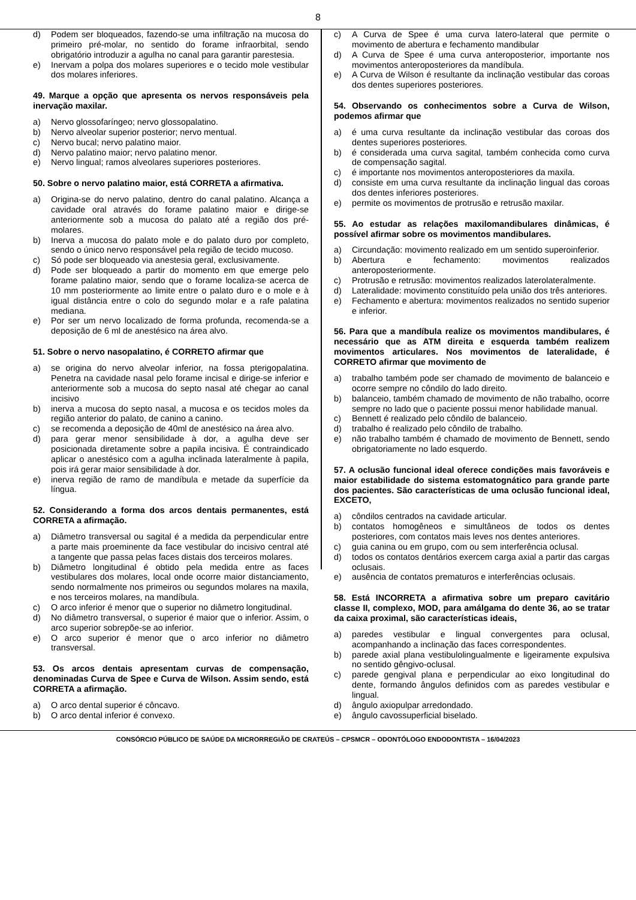8
d) Podem ser bloqueados, fazendo-se uma infiltração na mucosa do primeiro pré-molar, no sentido do forame infraorbital, sendo obrigatório introduzir a agulha no canal para garantir parestesia.
e) Inervam a polpa dos molares superiores e o tecido mole vestibular dos molares inferiores.
49. Marque a opção que apresenta os nervos responsáveis pela inervação maxilar.
a) Nervo glossofaríngeo; nervo glossopalatino.
b) Nervo alveolar superior posterior; nervo mentual.
c) Nervo bucal; nervo palatino maior.
d) Nervo palatino maior; nervo palatino menor.
e) Nervo lingual; ramos alveolares superiores posteriores.
50. Sobre o nervo palatino maior, está CORRETA a afirmativa.
a) Origina-se do nervo palatino, dentro do canal palatino. Alcança a cavidade oral através do forame palatino maior e dirige-se anteriormente sob a mucosa do palato até a região dos pré-molares.
b) Inerva a mucosa do palato mole e do palato duro por completo, sendo o único nervo responsável pela região de tecido mucoso.
c) Só pode ser bloqueado via anestesia geral, exclusivamente.
d) Pode ser bloqueado a partir do momento em que emerge pelo forame palatino maior, sendo que o forame localiza-se acerca de 10 mm posteriormente ao limite entre o palato duro e o mole e à igual distância entre o colo do segundo molar e a rafe palatina mediana.
e) Por ser um nervo localizado de forma profunda, recomenda-se a deposição de 6 ml de anestésico na área alvo.
51. Sobre o nervo nasopalatino, é CORRETO afirmar que
a) se origina do nervo alveolar inferior, na fossa pterigopalatina. Penetra na cavidade nasal pelo forame incisal e dirige-se inferior e anteriormente sob a mucosa do septo nasal até chegar ao canal incisivo
b) inerva a mucosa do septo nasal, a mucosa e os tecidos moles da região anterior do palato, de canino a canino.
c) se recomenda a deposição de 40ml de anestésico na área alvo.
d) para gerar menor sensibilidade à dor, a agulha deve ser posicionada diretamente sobre a papila incisiva. É contraindicado aplicar o anestésico com a agulha inclinada lateralmente à papila, pois irá gerar maior sensibilidade à dor.
e) inerva região de ramo de mandíbula e metade da superfície da língua.
52. Considerando a forma dos arcos dentais permanentes, está CORRETA a afirmação.
a) Diâmetro transversal ou sagital é a medida da perpendicular entre a parte mais proeminente da face vestibular do incisivo central até a tangente que passa pelas faces distais dos terceiros molares.
b) Diâmetro longitudinal é obtido pela medida entre as faces vestibulares dos molares, local onde ocorre maior distanciamento, sendo normalmente nos primeiros ou segundos molares na maxila, e nos terceiros molares, na mandíbula.
c) O arco inferior é menor que o superior no diâmetro longitudinal.
d) No diâmetro transversal, o superior é maior que o inferior. Assim, o arco superior sobrepõe-se ao inferior.
e) O arco superior é menor que o arco inferior no diâmetro transversal.
53. Os arcos dentais apresentam curvas de compensação, denominadas Curva de Spee e Curva de Wilson. Assim sendo, está CORRETA a afirmação.
a) O arco dental superior é côncavo.
b) O arco dental inferior é convexo.
c) A Curva de Spee é uma curva latero-lateral que permite o movimento de abertura e fechamento mandibular
d) A Curva de Spee é uma curva anteroposterior, importante nos movimentos anteroposteriores da mandíbula.
e) A Curva de Wilson é resultante da inclinação vestibular das coroas dos dentes superiores posteriores.
54. Observando os conhecimentos sobre a Curva de Wilson, podemos afirmar que
a) é uma curva resultante da inclinação vestibular das coroas dos dentes superiores posteriores.
b) é considerada uma curva sagital, também conhecida como curva de compensação sagital.
c) é importante nos movimentos anteroposteriores da maxila.
d) consiste em uma curva resultante da inclinação lingual das coroas dos dentes inferiores posteriores.
e) permite os movimentos de protrusão e retrusão maxilar.
55. Ao estudar as relações maxilomandibulares dinâmicas, é possível afirmar sobre os movimentos mandibulares.
a) Circundação: movimento realizado em um sentido superoinferior.
b) Abertura e fechamento: movimentos realizados anteroposteriormente.
c) Protrusão e retrusão: movimentos realizados laterolateralmente.
d) Lateralidade: movimento constituído pela união dos três anteriores.
e) Fechamento e abertura: movimentos realizados no sentido superior e inferior.
56. Para que a mandíbula realize os movimentos mandibulares, é necessário que as ATM direita e esquerda também realizem movimentos articulares. Nos movimentos de lateralidade, é CORRETO afirmar que movimento de
a) trabalho também pode ser chamado de movimento de balanceio e ocorre sempre no côndilo do lado direito.
b) balanceio, também chamado de movimento de não trabalho, ocorre sempre no lado que o paciente possui menor habilidade manual.
c) Bennett é realizado pelo côndilo de balanceio.
d) trabalho é realizado pelo côndilo de trabalho.
e) não trabalho também é chamado de movimento de Bennett, sendo obrigatoriamente no lado esquerdo.
57. A oclusão funcional ideal oferece condições mais favoráveis e maior estabilidade do sistema estomatognático para grande parte dos pacientes. São características de uma oclusão funcional ideal, EXCETO,
a) côndilos centrados na cavidade articular.
b) contatos homogêneos e simultâneos de todos os dentes posteriores, com contatos mais leves nos dentes anteriores.
c) guia canina ou em grupo, com ou sem interferência oclusal.
d) todos os contatos dentários exercem carga axial a partir das cargas oclusais.
e) ausência de contatos prematuros e interferências oclusais.
58. Está INCORRETA a afirmativa sobre um preparo cavitário classe II, complexo, MOD, para amálgama do dente 36, ao se tratar da caixa proximal, são características ideais,
a) paredes vestibular e lingual convergentes para oclusal, acompanhando a inclinação das faces correspondentes.
b) parede axial plana vestibulolingualmente e ligeiramente expulsiva no sentido gêngivo-oclusal.
c) parede gengival plana e perpendicular ao eixo longitudinal do dente, formando ângulos definidos com as paredes vestibular e lingual.
d) ângulo axiopulpar arredondado.
e) ângulo cavossuperficial biselado.
CONSÓRCIO PÚBLICO DE SAÚDE DA MICRORREGIÃO DE CRATEÚS – CPSMCR – ODONTÓLOGO ENDODONTISTA – 16/04/2023